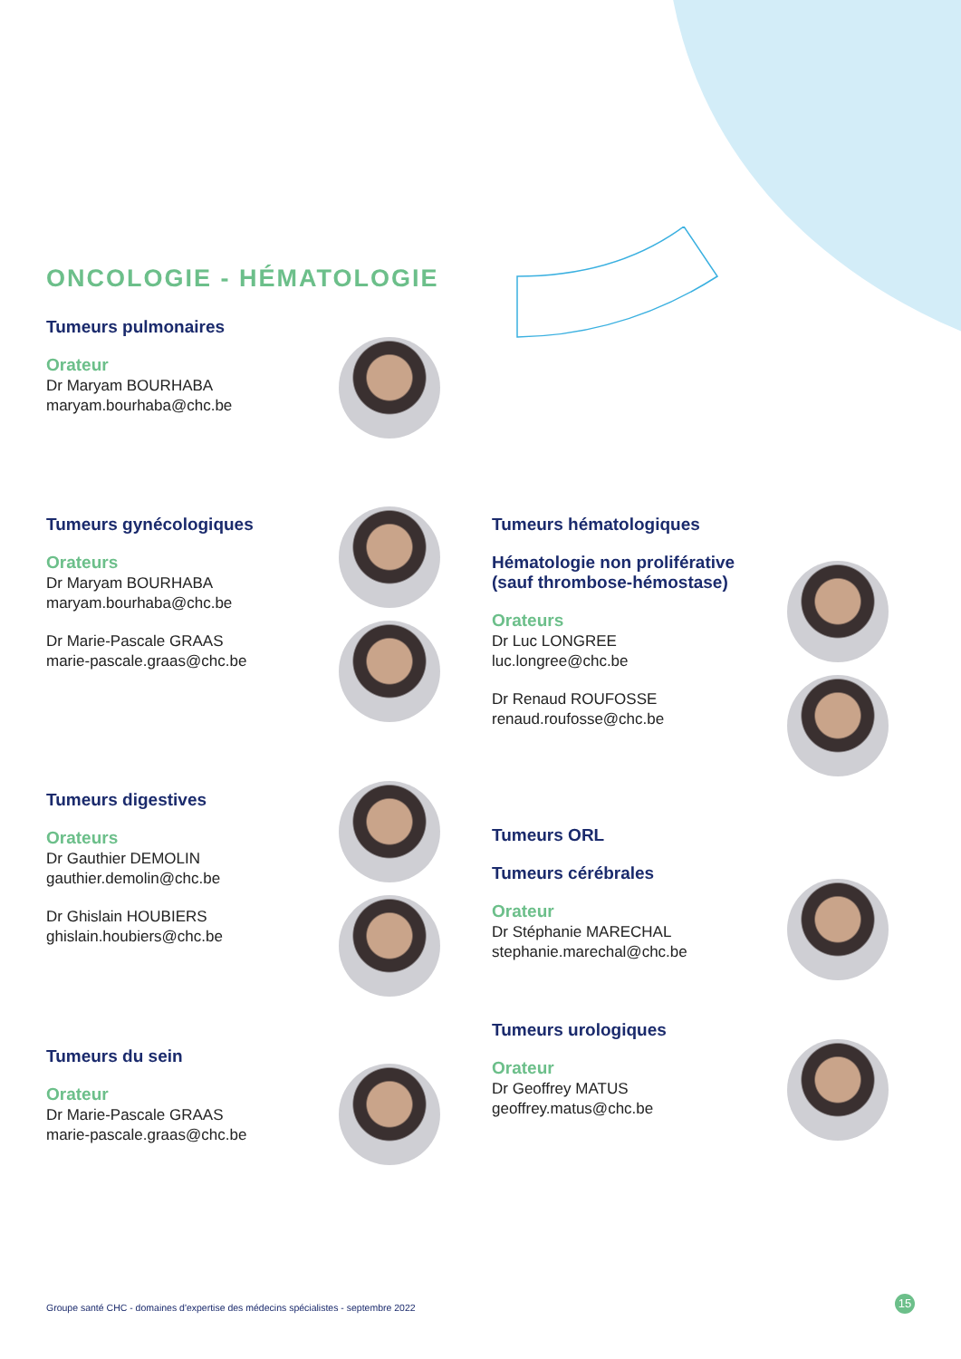ONCOLOGIE - HÉMATOLOGIE
Tumeurs pulmonaires
Orateur
Dr Maryam BOURHABA
maryam.bourhaba@chc.be
Tumeurs gynécologiques
Orateurs
Dr Maryam BOURHABA
maryam.bourhaba@chc.be
Dr Marie-Pascale GRAAS
marie-pascale.graas@chc.be
Tumeurs digestives
Orateurs
Dr Gauthier DEMOLIN
gauthier.demolin@chc.be
Dr Ghislain HOUBIERS
ghislain.houbiers@chc.be
Tumeurs du sein
Orateur
Dr Marie-Pascale GRAAS
marie-pascale.graas@chc.be
Tumeurs hématologiques
Hématologie non proliférative
(sauf thrombose-hémostase)
Orateurs
Dr Luc LONGREE
luc.longree@chc.be
Dr Renaud ROUFOSSE
renaud.roufosse@chc.be
Tumeurs ORL
Tumeurs cérébrales
Orateur
Dr Stéphanie MARECHAL
stephanie.marechal@chc.be
Tumeurs urologiques
Orateur
Dr Geoffrey MATUS
geoffrey.matus@chc.be
Groupe santé CHC - domaines d'expertise des médecins spécialistes - septembre 2022
15